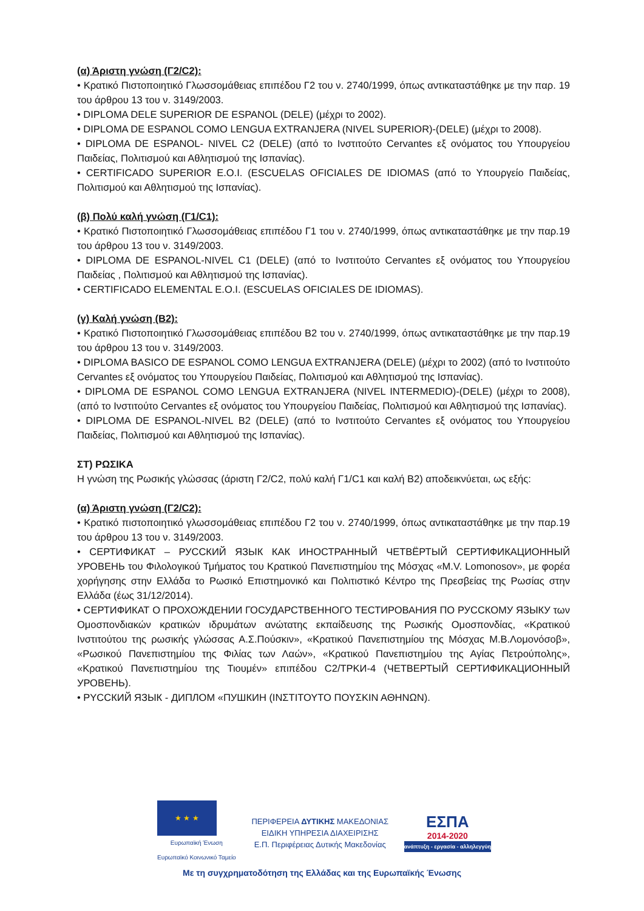(α) Άριστη γνώση (Γ2/C2):
• Κρατικό Πιστοποιητικό Γλωσσομάθειας επιπέδου Γ2 του ν. 2740/1999, όπως αντικαταστάθηκε με την παρ. 19 του άρθρου 13 του ν. 3149/2003.
• DIPLOMA DELE SUPERIOR DE ESPANOL (DELE) (μέχρι το 2002).
• DIPLOMA DE ESPANOL COMO LENGUA EXTRANJERA (NIVEL SUPERIOR)-(DELE) (μέχρι το 2008).
• DIPLOMA DE ESPANOL- NIVEL C2 (DELE) (από το Ινστιτούτο Cervantes εξ ονόματος του Υπουργείου Παιδείας, Πολιτισμού και Αθλητισμού της Ισπανίας).
• CERTIFICADO SUPERIOR E.O.I. (ESCUELAS OFICIALES DE IDIOMAS (από το Υπουργείο Παιδείας, Πολιτισμού και Αθλητισμού της Ισπανίας).
(β) Πολύ καλή γνώση (Γ1/C1):
• Κρατικό Πιστοποιητικό Γλωσσομάθειας επιπέδου Γ1 του ν. 2740/1999, όπως αντικαταστάθηκε με την παρ.19 του άρθρου 13 του ν. 3149/2003.
• DIPLOMA DE ESPANOL-NIVEL C1 (DELE) (από το Ινστιτούτο Cervantes εξ ονόματος του Υπουργείου Παιδείας , Πολιτισμού και Αθλητισμού της Ισπανίας).
• CERTIFICADO ELEMENTAL E.O.I. (ESCUELAS OFICIALES DE IDIOMAS).
(γ) Καλή γνώση (Β2):
• Κρατικό Πιστοποιητικό Γλωσσομάθειας επιπέδου Β2 του ν. 2740/1999, όπως αντικαταστάθηκε με την παρ.19 του άρθρου 13 του ν. 3149/2003.
• DIPLOMA BASICO DE ESPANOL COMO LENGUA EXTRANJERA (DELE) (μέχρι το 2002) (από το Ινστιτούτο Cervantes εξ ονόματος του Υπουργείου Παιδείας, Πολιτισμού και Αθλητισμού της Ισπανίας).
• DIPLOMA DE ESPANOL COMO LENGUA EXTRANJERA (NIVEL INTERMEDIO)-(DELE) (μέχρι το 2008), (από το Ινστιτούτο Cervantes εξ ονόματος του Υπουργείου Παιδείας, Πολιτισμού και Αθλητισμού της Ισπανίας).
• DIPLOMA DE ESPANOL-NIVEL B2 (DELE) (από το Ινστιτούτο Cervantes εξ ονόματος του Υπουργείου Παιδείας, Πολιτισμού και Αθλητισμού της Ισπανίας).
ΣΤ) ΡΩΣΙΚΑ
Η γνώση της Ρωσικής γλώσσας (άριστη Γ2/C2, πολύ καλή Γ1/C1 και καλή Β2) αποδεικνύεται, ως εξής:
(α) Άριστη γνώση (Γ2/C2):
• Κρατικό πιστοποιητικό γλωσσομάθειας επιπέδου Γ2 του ν. 2740/1999, όπως αντικαταστάθηκε με την παρ.19 του άρθρου 13 του ν. 3149/2003.
• СЕРТИФИКАТ – РУССКИЙ ЯЗЫК КАК ИНОСТРАННЫЙ ЧЕТВЁРТЫЙ СЕРТИФИКАЦИОННЫЙ УРОВЕНЬ του Φιλολογικού Τμήματος του Κρατικού Πανεπιστημίου της Μόσχας «M.V. Lomonosov», με φορέα χορήγησης στην Ελλάδα το Ρωσικό Επιστημονικό και Πολιτιστικό Κέντρο της Πρεσβείας της Ρωσίας στην Ελλάδα (έως 31/12/2014).
• СЕРТИФИКАТ О ПРОХОЖДЕНИИ ГОСУДАРСТВЕННОГО ТЕСТИРОВАНИЯ ПО РУССКОМУ ЯЗЫКУ των Ομοσπονδιακών κρατικών ιδρυμάτων ανώτατης εκπαίδευσης της Ρωσικής Ομοσπονδίας, «Κρατικού Ινστιτούτου της ρωσικής γλώσσας Α.Σ.Πούσκιν», «Κρατικού Πανεπιστημίου της Μόσχας Μ.Β.Λομονόσοβ», «Ρωσικού Πανεπιστημίου της Φιλίας των Λαών», «Κρατικού Πανεπιστημίου της Αγίας Πετρούπολης», «Κρατικού Πανεπιστημίου της Τιουμέν» επιπέδου C2/TPKИ-4 (ЧЕТВЕРТЫЙ СЕРТИФИКАЦИОННЫЙ УРОВЕНЬ).
• PYCCКИЙ ЯЗЫК - ДИПЛОМ «ПУШКИН (ΙΝΣΤΙΤΟΥΤΟ ΠΟΥΣΚΙΝ ΑΘΗΝΩΝ).
★ ★ ★
Ευρωπαϊκή Ένωση
Ευρωπαϊκό Κοινωνικό Ταμείο
ΠΕΡΙΦΕΡΕΙΑ ΔΥΤΙΚΗΣ ΜΑΚΕΔΟΝΙΑΣ
ΕΙΔΙΚΗ ΥΠΗΡΕΣΙΑ ΔΙΑΧΕΙΡΙΣΗΣ
Ε.Π. Περιφέρειας Δυτικής Μακεδονίας
ΕΣΠΑ
2014-2020
ανάπτυξη - εργασία - αλληλεγγύη
Με τη συγχρηματοδότηση της Ελλάδας και της Ευρωπαϊκής Ένωσης